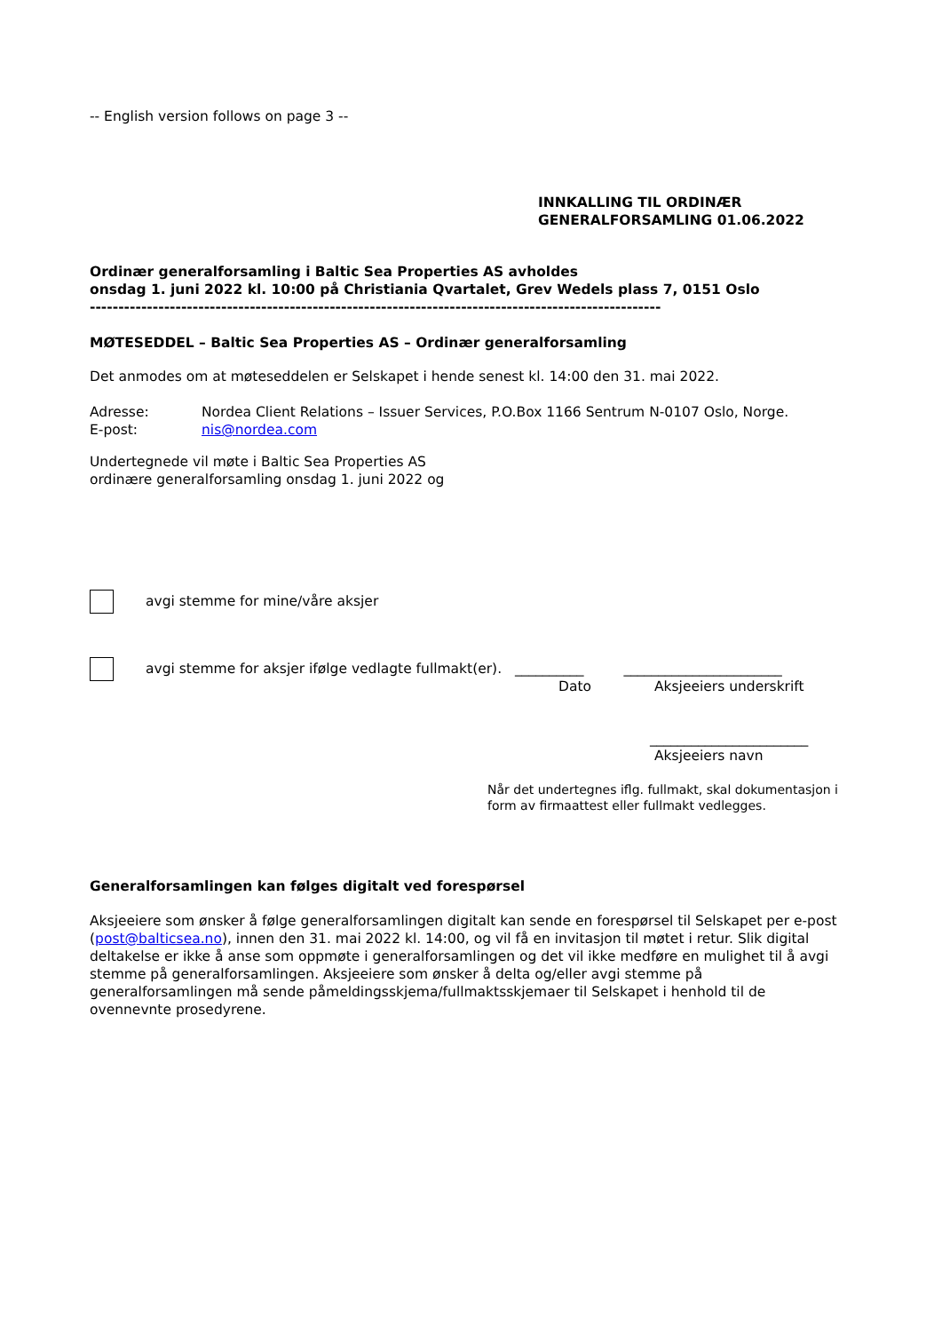-- English version follows on page 3 --
INNKALLING TIL ORDINÆR
GENERALFORSAMLING 01.06.2022
Ordinær generalforsamling i Baltic Sea Properties AS avholdes
onsdag 1. juni 2022 kl. 10:00 på Christiania Qvartalet, Grev Wedels plass 7, 0151 Oslo
----------------------------------------------------------------------------------------------------
MØTESEDDEL – Baltic Sea Properties AS – Ordinær generalforsamling
Det anmodes om at møteseddelen er Selskapet i hende senest kl. 14:00 den 31. mai 2022.
Adresse: Nordea Client Relations – Issuer Services, P.O.Box 1166 Sentrum N-0107 Oslo, Norge.
E-post: nis@nordea.com
Undertegnede vil møte i Baltic Sea Properties AS
ordinære generalforsamling onsdag 1. juni 2022 og
avgi stemme for mine/våre aksjer
avgi stemme for aksjer ifølge vedlagte fullmakt(er). __________ _______________________
Dato Aksjeeiers underskrift
_______________________
Aksjeeiers navn
Når det undertegnes iflg. fullmakt, skal dokumentasjon i form av firmaattest eller fullmakt vedlegges.
Generalforsamlingen kan følges digitalt ved forespørsel
Aksjeeiere som ønsker å følge generalforsamlingen digitalt kan sende en forespørsel til Selskapet per e-post (post@balticsea.no), innen den 31. mai 2022 kl. 14:00, og vil få en invitasjon til møtet i retur. Slik digital deltakelse er ikke å anse som oppmøte i generalforsamlingen og det vil ikke medføre en mulighet til å avgi stemme på generalforsamlingen. Aksjeeiere som ønsker å delta og/eller avgi stemme på generalforsamlingen må sende påmeldingsskjema/fullmaktsskjemaer til Selskapet i henhold til de ovennevnte prosedyrene.